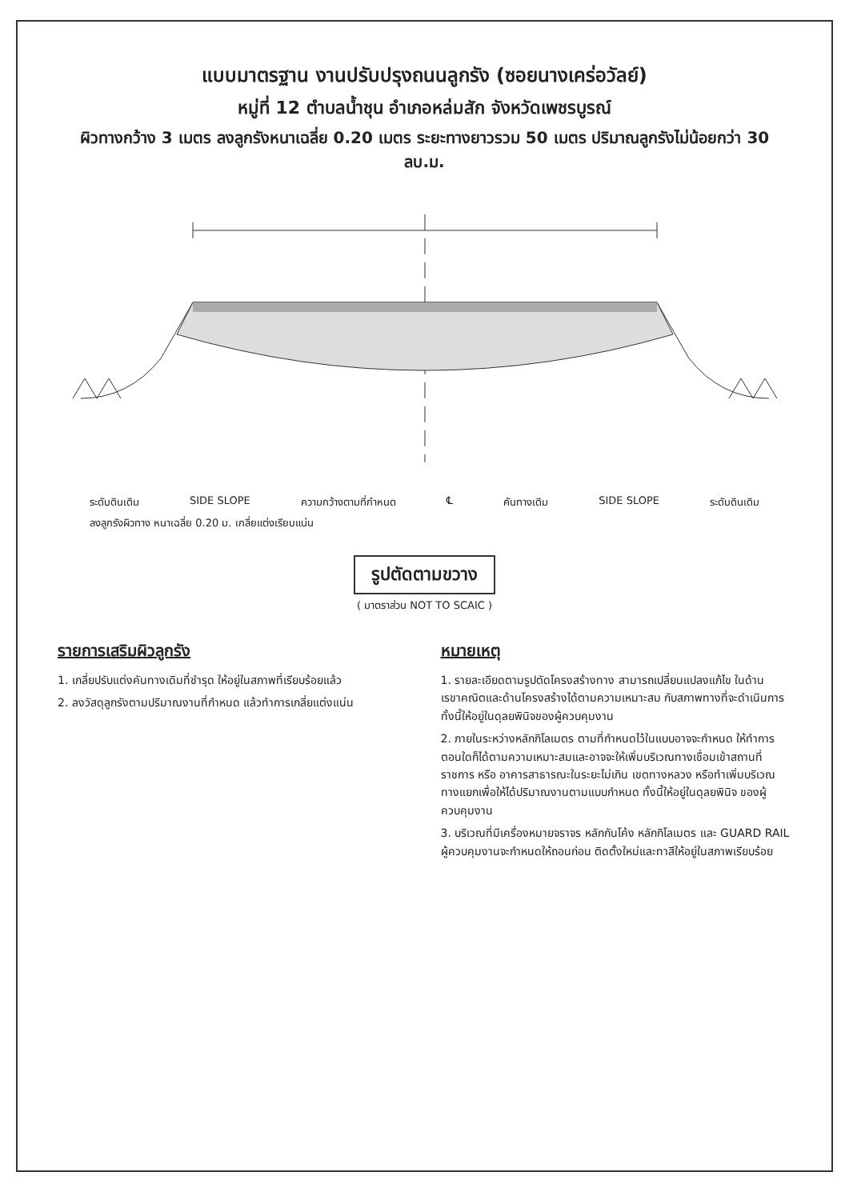แบบมาตรฐาน งานปรับปรุงถนนลูกรัง (ซอยนางเคร่อวัลย์)
หมู่ที่ 12 ตำบลน้ำชุน อำเภอหล่มสัก จังหวัดเพชรบูรณ์
ผิวทางกว้าง 3 เมตร ลงลูกรังหนาเฉลี่ย 0.20 เมตร ระยะทางยาวรวม 50 เมตร ปริมาณลูกรังไม่น้อยกว่า 30 ลบ.ม.
ระดับดินเดิม SIDE SLOPE ความกว้างตามที่กำหนด ℄ คันทางเดิม SIDE SLOPE ระดับดินเดิม
ลงลูกรังผิวทาง หนาเฉลี่ย 0.20 ม. เกลี่ยแต่งเรียบแน่น
รูปตัดตามขวาง
( มาตราส่วน NOT TO SCAIC )
รายการเสริมผิวลูกรัง
1. เกลี่ยปรับแต่งคันทางเดิมที่ชำรุด ให้อยู่ในสภาพที่เรียบร้อยแล้ว
2. ลงวัสดุลูกรังตามปริมาณงานที่กำหนด แล้วทำการเกลี่ยแต่งแน่น
หมายเหตุ
1. รายละเอียดตามรูปตัดโครงสร้างทาง สามารถเปลี่ยนแปลงแก้ไข ในด้านเรขาคณิตและด้านโครงสร้างได้ตามความเหมาะสม กับสภาพทางที่จะดำเนินการ ทั้งนี้ให้อยู่ในดุลยพินิจของผู้ควบคุมงาน
2. ภายในระหว่างหลักกิโลเมตร ตามที่กำหนดไว้ในแบบอาจจะกำหนด ให้ทำการตอนใดก็ได้ตามความเหมาะสมและอาจจะให้เพิ่มบริเวณทางเชื่อมเข้าสถานที่ราชการ หรือ อาคารสาธารณะในระยะไม่เกิน เขตทางหลวง หรือทำเพิ่มบริเวณทางแยกเพื่อให้ได้ปริมาณงานตามแบบกำหนด ทั้งนี้ให้อยู่ในดุลยพินิจ ของผู้ควบคุมงาน
3. บริเวณที่มีเครื่องหมายจราจร หลักกันโค้ง หลักกิโลเมตร และ GUARD RAIL ผู้ควบคุมงานจะกำหนดให้ถอนก่อน ติดตั้งใหม่และทาสีให้อยู่ในสภาพเรียบร้อย